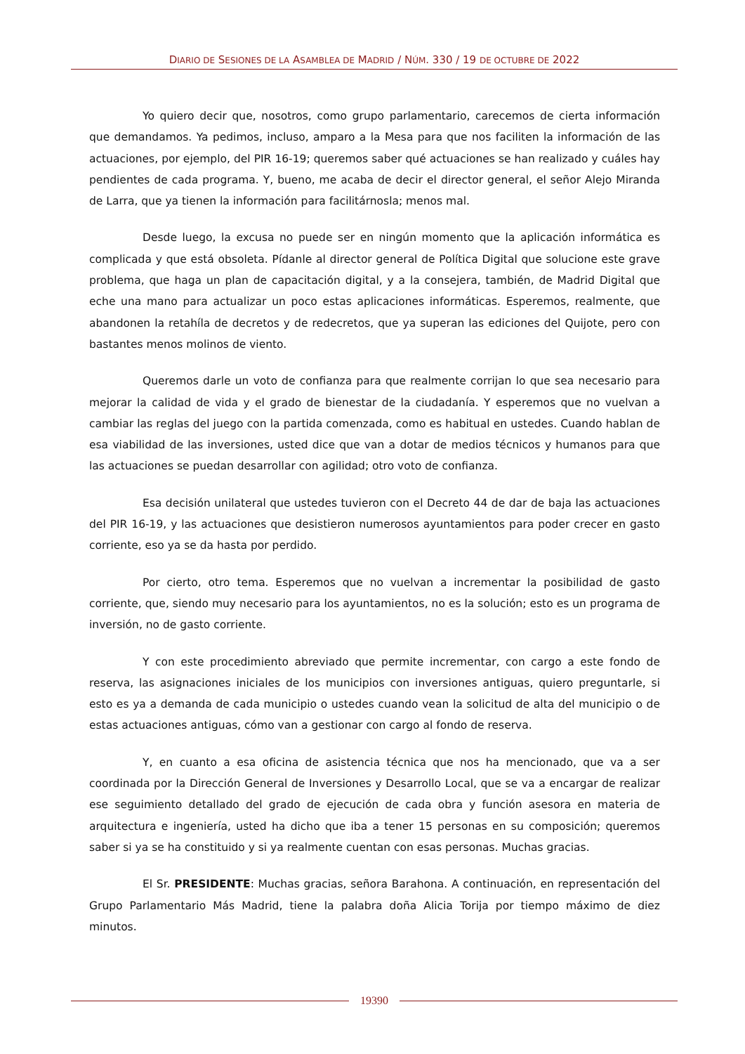DIARIO DE SESIONES DE LA ASAMBLEA DE MADRID / NÚM. 330 / 19 DE OCTUBRE DE 2022
Yo quiero decir que, nosotros, como grupo parlamentario, carecemos de cierta información que demandamos. Ya pedimos, incluso, amparo a la Mesa para que nos faciliten la información de las actuaciones, por ejemplo, del PIR 16-19; queremos saber qué actuaciones se han realizado y cuáles hay pendientes de cada programa. Y, bueno, me acaba de decir el director general, el señor Alejo Miranda de Larra, que ya tienen la información para facilitárnosla; menos mal.
Desde luego, la excusa no puede ser en ningún momento que la aplicación informática es complicada y que está obsoleta. Pídanle al director general de Política Digital que solucione este grave problema, que haga un plan de capacitación digital, y a la consejera, también, de Madrid Digital que eche una mano para actualizar un poco estas aplicaciones informáticas. Esperemos, realmente, que abandonen la retahíla de decretos y de redecretos, que ya superan las ediciones del Quijote, pero con bastantes menos molinos de viento.
Queremos darle un voto de confianza para que realmente corrijan lo que sea necesario para mejorar la calidad de vida y el grado de bienestar de la ciudadanía. Y esperemos que no vuelvan a cambiar las reglas del juego con la partida comenzada, como es habitual en ustedes. Cuando hablan de esa viabilidad de las inversiones, usted dice que van a dotar de medios técnicos y humanos para que las actuaciones se puedan desarrollar con agilidad; otro voto de confianza.
Esa decisión unilateral que ustedes tuvieron con el Decreto 44 de dar de baja las actuaciones del PIR 16-19, y las actuaciones que desistieron numerosos ayuntamientos para poder crecer en gasto corriente, eso ya se da hasta por perdido.
Por cierto, otro tema. Esperemos que no vuelvan a incrementar la posibilidad de gasto corriente, que, siendo muy necesario para los ayuntamientos, no es la solución; esto es un programa de inversión, no de gasto corriente.
Y con este procedimiento abreviado que permite incrementar, con cargo a este fondo de reserva, las asignaciones iniciales de los municipios con inversiones antiguas, quiero preguntarle, si esto es ya a demanda de cada municipio o ustedes cuando vean la solicitud de alta del municipio o de estas actuaciones antiguas, cómo van a gestionar con cargo al fondo de reserva.
Y, en cuanto a esa oficina de asistencia técnica que nos ha mencionado, que va a ser coordinada por la Dirección General de Inversiones y Desarrollo Local, que se va a encargar de realizar ese seguimiento detallado del grado de ejecución de cada obra y función asesora en materia de arquitectura e ingeniería, usted ha dicho que iba a tener 15 personas en su composición; queremos saber si ya se ha constituido y si ya realmente cuentan con esas personas. Muchas gracias.
El Sr. PRESIDENTE: Muchas gracias, señora Barahona. A continuación, en representación del Grupo Parlamentario Más Madrid, tiene la palabra doña Alicia Torija por tiempo máximo de diez minutos.
19390